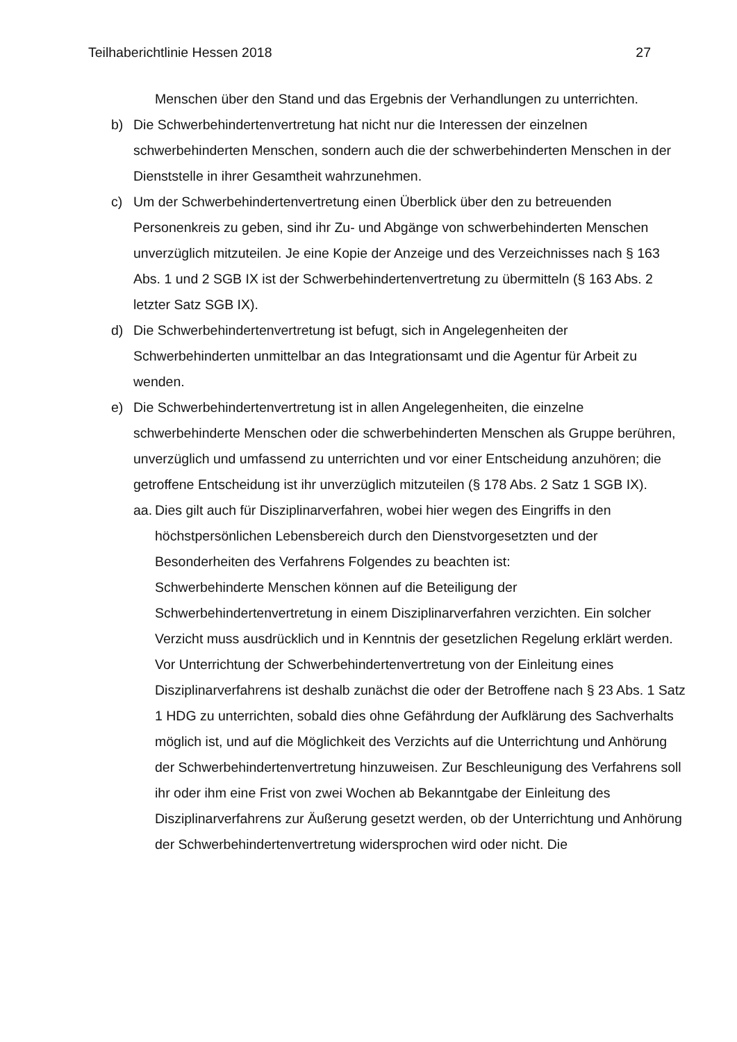Teilhaberichtlinie Hessen 2018 27
Menschen über den Stand und das Ergebnis der Verhandlungen zu unterrichten.
b) Die Schwerbehindertenvertretung hat nicht nur die Interessen der einzelnen schwerbehinderten Menschen, sondern auch die der schwerbehinderten Menschen in der Dienststelle in ihrer Gesamtheit wahrzunehmen.
c) Um der Schwerbehindertenvertretung einen Überblick über den zu betreuenden Personenkreis zu geben, sind ihr Zu- und Abgänge von schwerbehinderten Menschen unverzüglich mitzuteilen. Je eine Kopie der Anzeige und des Verzeichnisses nach § 163 Abs. 1 und 2 SGB IX ist der Schwerbehindertenvertretung zu übermitteln (§ 163 Abs. 2 letzter Satz SGB IX).
d) Die Schwerbehindertenvertretung ist befugt, sich in Angelegenheiten der Schwerbehinderten unmittelbar an das Integrationsamt und die Agentur für Arbeit zu wenden.
e) Die Schwerbehindertenvertretung ist in allen Angelegenheiten, die einzelne schwerbehinderte Menschen oder die schwerbehinderten Menschen als Gruppe berühren, unverzüglich und umfassend zu unterrichten und vor einer Entscheidung anzuhören; die getroffene Entscheidung ist ihr unverzüglich mitzuteilen (§ 178 Abs. 2 Satz 1 SGB IX).
aa.
Dies gilt auch für Disziplinarverfahren, wobei hier wegen des Eingriffs in den höchstpersönlichen Lebensbereich durch den Dienstvorgesetzten und der Besonderheiten des Verfahrens Folgendes zu beachten ist:
Schwerbehinderte Menschen können auf die Beteiligung der Schwerbehindertenvertretung in einem Disziplinarverfahren verzichten. Ein solcher Verzicht muss ausdrücklich und in Kenntnis der gesetzlichen Regelung erklärt werden. Vor Unterrichtung der Schwerbehindertenvertretung von der Einleitung eines Disziplinarverfahrens ist deshalb zunächst die oder der Betroffene nach § 23 Abs. 1 Satz 1 HDG zu unterrichten, sobald dies ohne Gefährdung der Aufklärung des Sachverhalts möglich ist, und auf die Möglichkeit des Verzichts auf die Unterrichtung und Anhörung der Schwerbehindertenvertretung hinzuweisen. Zur Beschleunigung des Verfahrens soll ihr oder ihm eine Frist von zwei Wochen ab Bekanntgabe der Einleitung des Disziplinarverfahrens zur Äußerung gesetzt werden, ob der Unterrichtung und Anhörung der Schwerbehindertenvertretung widersprochen wird oder nicht. Die